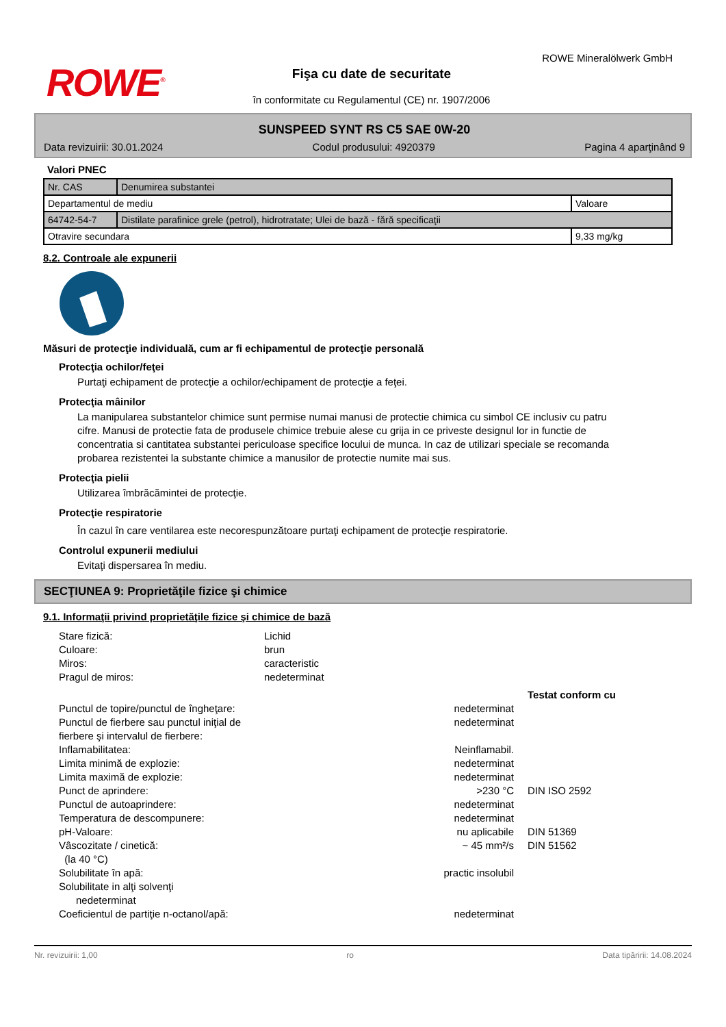ROWE<sup>®</sup>
ROWE Mineralölwerk GmbH
Fişa cu date de securitate
în conformitate cu Regulamentul (CE) nr. 1907/2006
SUNSPEED SYNT RS C5 SAE 0W-20
Data revizuirii: 30.01.2024 Codul produsului: 4920379 Pagina 4 aparţinând 9
Valori PNEC
| Nr. CAS | Denumirea substantei | |
| Departamentul de mediu | | Valoare |
| 64742-54-7 | Distilate parafinice grele (petrol), hidrotratate; Ulei de bază - fără specificaţii | |
| Otravire secundara | | 9,33 mg/kg |
8.2. Controale ale expunerii
Măsuri de protecţie individuală, cum ar fi echipamentul de protecţie personală
Protecţia ochilor/feţei
Purtaţi echipament de protecţie a ochilor/echipament de protecţie a feţei.
Protecţia mâinilor
La manipularea substantelor chimice sunt permise numai manusi de protectie chimica cu simbol CE inclusiv cu patru cifre. Manusi de protectie fata de produsele chimice trebuie alese cu grija in ce priveste designul lor in functie de concentratia si cantitatea substantei periculoase specifice locului de munca. In caz de utilizari speciale se recomanda probarea rezistentei la substante chimice a manusilor de protectie numite mai sus.
Protecţia pielii
Utilizarea îmbrăcămintei de protecţie.
Protecţie respiratorie
În cazul în care ventilarea este necorespunzătoare purtaţi echipament de protecţie respiratorie.
Controlul expunerii mediului
Evitaţi dispersarea în mediu.
SECŢIUNEA 9: Proprietăţile fizice şi chimice
9.1. Informaţii privind proprietăţile fizice şi chimice de bază
Stare fizică:
Lichid
Culoare:
brun
Miros:
caracteristic
Pragul de miros:
nedeterminat
Testat conform cu
Punctul de topire/punctul de îngheţare:
nedeterminat
Punctul de fierbere sau punctul iniţial de fierbere şi intervalul de fierbere:
nedeterminat
Inflamabilitatea:
Neinflamabil.
Limita minimă de explozie:
nedeterminat
Limita maximă de explozie:
nedeterminat
Punct de aprindere:
>230 °C
DIN ISO 2592
Punctul de autoaprindere:
nedeterminat
Temperatura de descompunere:
nedeterminat
pH-Valoare:
nu aplicabile
DIN 51369
Vâscozitate / cinetică:
(la 40 °C)
~ 45 mm²/s
DIN 51562
Solubilitate în apă:
practic insolubil
Solubilitate in alţi solvenţi
nedeterminat
Coeficientul de partiţie n-octanol/apă:
nedeterminat
Nr. revizuirii: 1,00 ro Data tipăririi: 14.08.2024